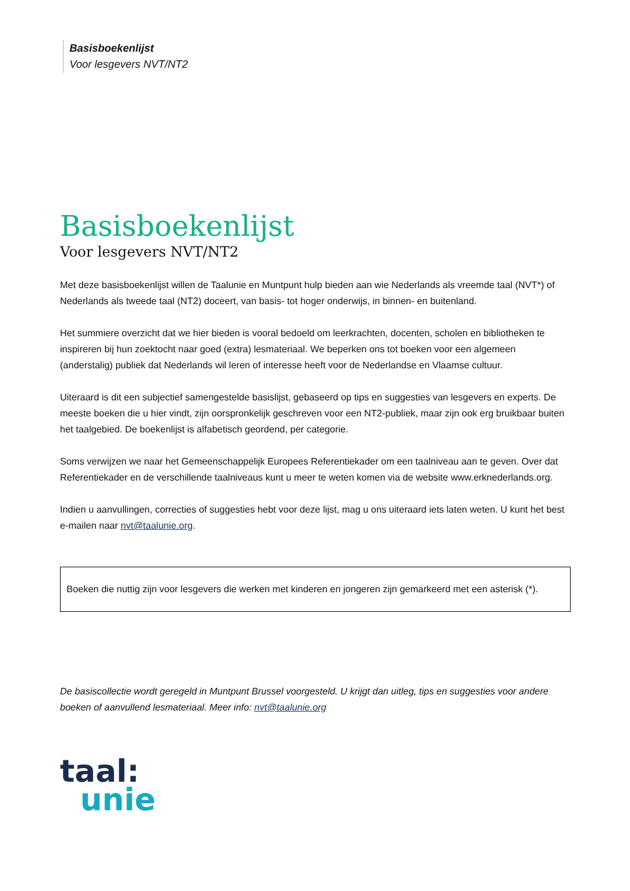Basisboekenlijst
Voor lesgevers NVT/NT2
Basisboekenlijst
Voor lesgevers NVT/NT2
Met deze basisboekenlijst willen de Taalunie en Muntpunt hulp bieden aan wie Nederlands als vreemde taal (NVT*) of Nederlands als tweede taal (NT2) doceert, van basis- tot hoger onderwijs, in binnen- en buitenland.
Het summiere overzicht dat we hier bieden is vooral bedoeld om leerkrachten, docenten, scholen en bibliotheken te inspireren bij hun zoektocht naar goed (extra) lesmateriaal. We beperken ons tot boeken voor een algemeen (anderstalig) publiek dat Nederlands wil leren of interesse heeft voor de Nederlandse en Vlaamse cultuur.
Uiteraard is dit een subjectief samengestelde basislijst, gebaseerd op tips en suggesties van lesgevers en experts. De meeste boeken die u hier vindt, zijn oorspronkelijk geschreven voor een NT2-publiek, maar zijn ook erg bruikbaar buiten het taalgebied. De boekenlijst is alfabetisch geordend, per categorie.
Soms verwijzen we naar het Gemeenschappelijk Europees Referentiekader om een taalniveau aan te geven. Over dat Referentiekader en de verschillende taalniveaus kunt u meer te weten komen via de website www.erknederlands.org.
Indien u aanvullingen, correcties of suggesties hebt voor deze lijst, mag u ons uiteraard iets laten weten. U kunt het best e-mailen naar nvt@taalunie.org.
Boeken die nuttig zijn voor lesgevers die werken met kinderen en jongeren zijn gemarkeerd met een asterisk (*).
De basiscollectie wordt geregeld in Muntpunt Brussel voorgesteld. U krijgt dan uitleg, tips en suggesties voor andere boeken of aanvullend lesmateriaal. Meer info: nvt@taalunie.org
taal:
unie